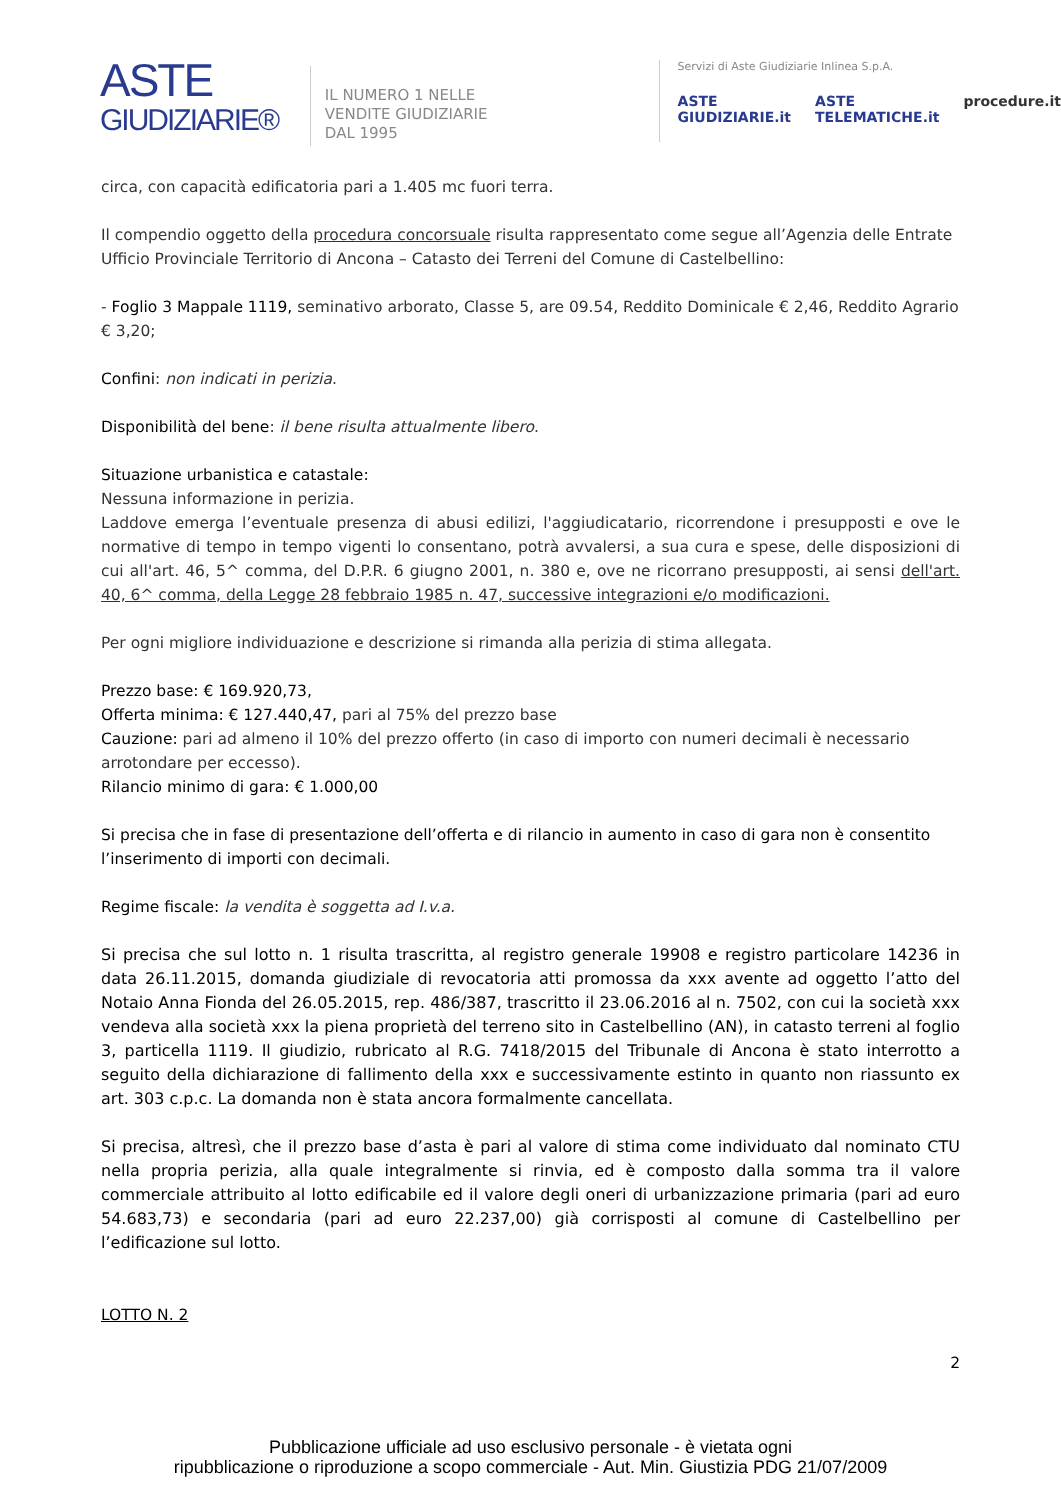ASTE
GIUDIZIARIE®
IL NUMERO 1 NELLE
VENDITE GIUDIZIARIE
DAL 1995
Servizi di Aste Giudiziarie Inlinea S.p.A.
ASTE GIUDIZIARIE.it ASTE TELEMATICHE.it procedure.it
circa, con capacità edificatoria pari a 1.405 mc fuori terra.
Il compendio oggetto della procedura concorsuale risulta rappresentato come segue all’Agenzia delle Entrate Ufficio Provinciale Territorio di Ancona – Catasto dei Terreni del Comune di Castelbellino:
- Foglio 3 Mappale 1119, seminativo arborato, Classe 5, are 09.54, Reddito Dominicale € 2,46, Reddito Agrario € 3,20;
Confini: non indicati in perizia.
Disponibilità del bene: il bene risulta attualmente libero.
Situazione urbanistica e catastale:
Nessuna informazione in perizia.
Laddove emerga l’eventuale presenza di abusi edilizi, l'aggiudicatario, ricorrendone i presupposti e ove le normative di tempo in tempo vigenti lo consentano, potrà avvalersi, a sua cura e spese, delle disposizioni di cui all'art. 46, 5^ comma, del D.P.R. 6 giugno 2001, n. 380 e, ove ne ricorrano presupposti, ai sensi dell'art. 40, 6^ comma, della Legge 28 febbraio 1985 n. 47, successive integrazioni e/o modificazioni.
Per ogni migliore individuazione e descrizione si rimanda alla perizia di stima allegata.
Prezzo base: € 169.920,73,
Offerta minima: € 127.440,47, pari al 75% del prezzo base
Cauzione: pari ad almeno il 10% del prezzo offerto (in caso di importo con numeri decimali è necessario arrotondare per eccesso).
Rilancio minimo di gara: € 1.000,00
Si precisa che in fase di presentazione dell’offerta e di rilancio in aumento in caso di gara non è consentito l’inserimento di importi con decimali.
Regime fiscale: la vendita è soggetta ad I.v.a.
Si precisa che sul lotto n. 1 risulta trascritta, al registro generale 19908 e registro particolare 14236 in data 26.11.2015, domanda giudiziale di revocatoria atti promossa da xxx avente ad oggetto l’atto del Notaio Anna Fionda del 26.05.2015, rep. 486/387, trascritto il 23.06.2016 al n. 7502, con cui la società xxx vendeva alla società xxx la piena proprietà del terreno sito in Castelbellino (AN), in catasto terreni al foglio 3, particella 1119. Il giudizio, rubricato al R.G. 7418/2015 del Tribunale di Ancona è stato interrotto a seguito della dichiarazione di fallimento della xxx e successivamente estinto in quanto non riassunto ex art. 303 c.p.c. La domanda non è stata ancora formalmente cancellata.
Si precisa, altresì, che il prezzo base d’asta è pari al valore di stima come individuato dal nominato CTU nella propria perizia, alla quale integralmente si rinvia, ed è composto dalla somma tra il valore commerciale attribuito al lotto edificabile ed il valore degli oneri di urbanizzazione primaria (pari ad euro 54.683,73) e secondaria (pari ad euro 22.237,00) già corrisposti al comune di Castelbellino per l’edificazione sul lotto.
LOTTO N. 2
2
Pubblicazione ufficiale ad uso esclusivo personale - è vietata ogni
ripubblicazione o riproduzione a scopo commerciale - Aut. Min. Giustizia PDG 21/07/2009